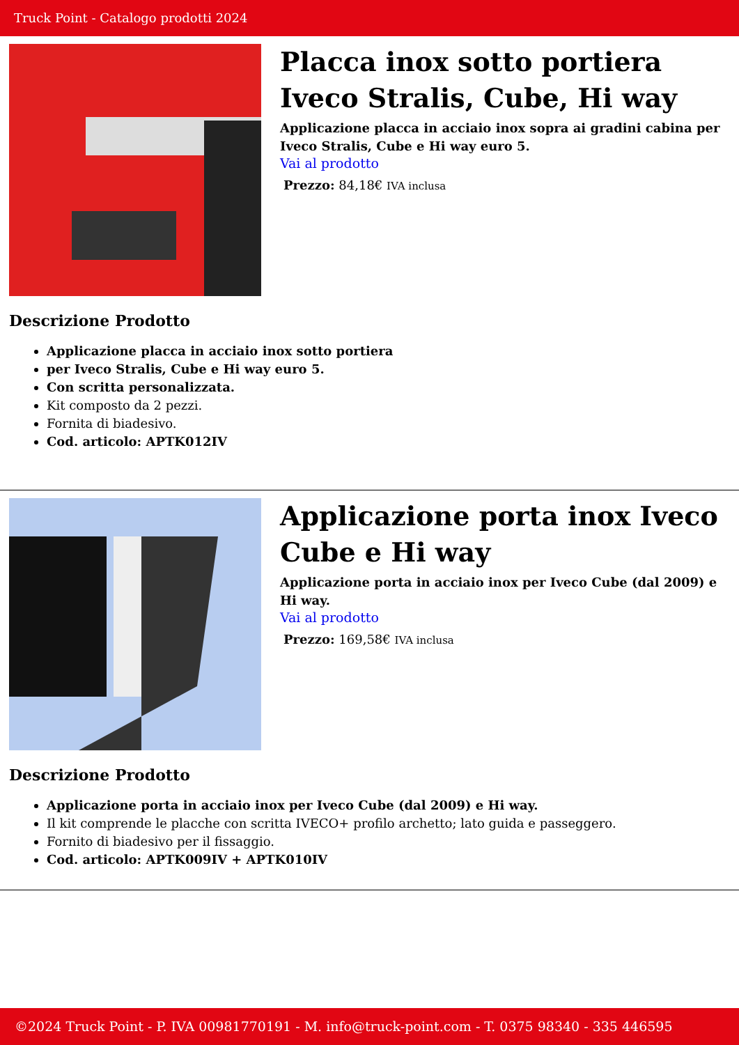Truck Point - Catalogo prodotti 2024
Placca inox sotto portiera Iveco Stralis, Cube, Hi way
Applicazione placca in acciaio inox sopra ai gradini cabina per Iveco Stralis, Cube e Hi way euro 5.
Vai al prodotto
Prezzo: 84,18€ IVA inclusa
Descrizione Prodotto
Applicazione placca in acciaio inox sotto portiera
per Iveco Stralis, Cube e Hi way euro 5.
Con scritta personalizzata.
Kit composto da 2 pezzi.
Fornita di biadesivo.
Cod. articolo: APTK012IV
Applicazione porta inox Iveco Cube e Hi way
Applicazione porta in acciaio inox per Iveco Cube (dal 2009) e Hi way.
Vai al prodotto
Prezzo: 169,58€ IVA inclusa
Descrizione Prodotto
Applicazione porta in acciaio inox per Iveco Cube (dal 2009) e Hi way.
Il kit comprende le placche con scritta IVECO+ profilo archetto; lato guida e passeggero.
Fornito di biadesivo per il fissaggio.
Cod. articolo: APTK009IV + APTK010IV
©2024 Truck Point - P. IVA 00981770191 - M. info@truck-point.com - T. 0375 98340 - 335 446595